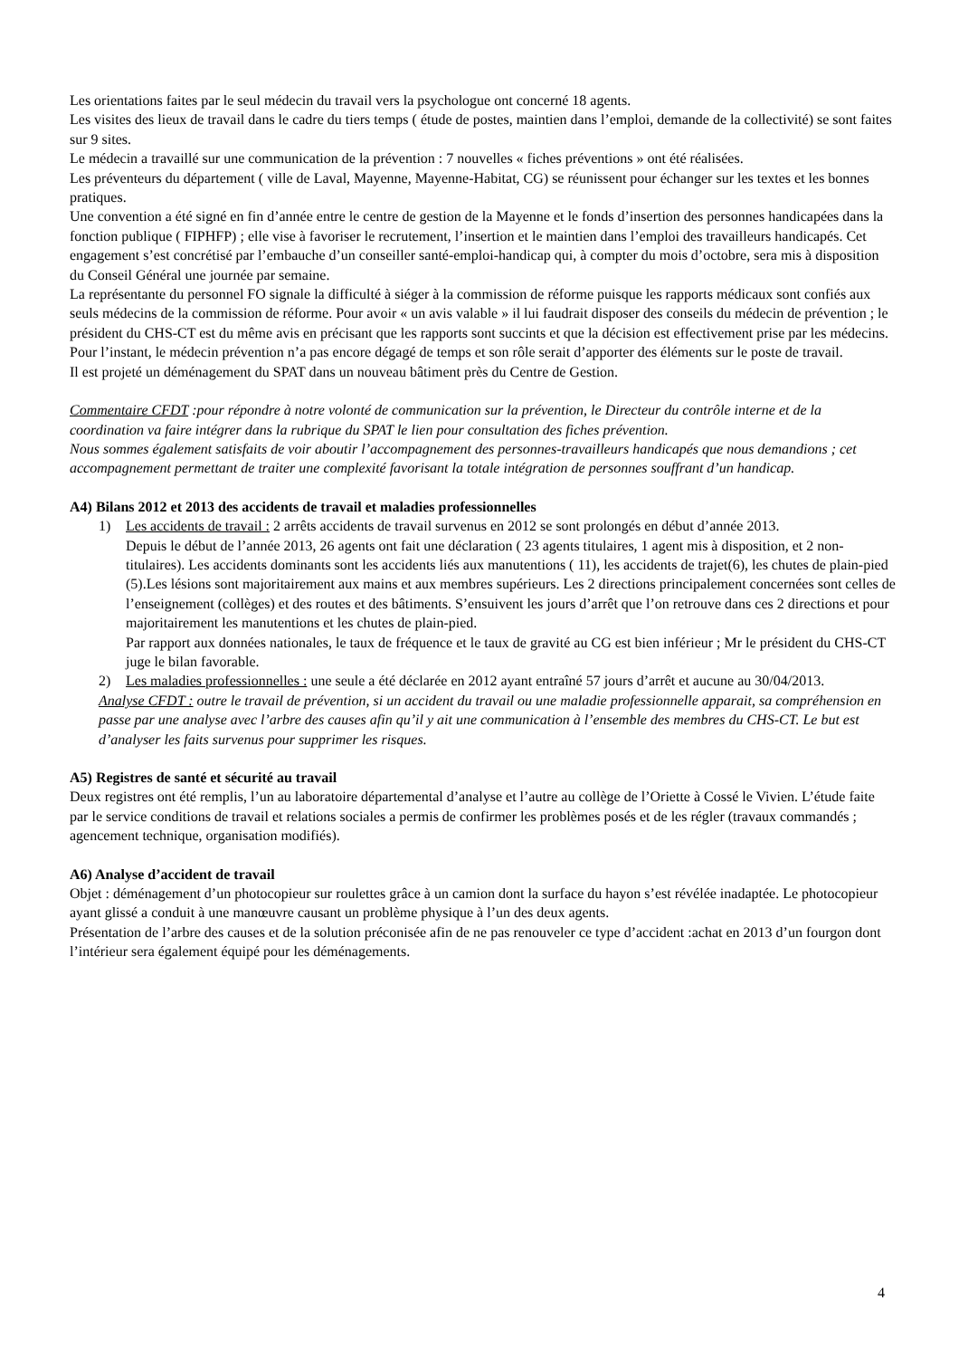Les orientations faites par le seul médecin du travail vers la psychologue ont concerné 18 agents.
Les visites des lieux de travail dans le cadre du tiers temps ( étude de postes, maintien dans l’emploi, demande de la collectivité) se sont faites sur 9 sites.
Le médecin a travaillé sur une communication de la prévention : 7 nouvelles « fiches préventions » ont été réalisées.
Les préventeurs du département ( ville de Laval, Mayenne, Mayenne-Habitat, CG) se réunissent pour échanger sur les textes et les bonnes pratiques.
Une convention a été signé en fin d’année entre le centre de gestion de la Mayenne et le fonds d’insertion des personnes handicapées dans la fonction publique ( FIPHFP) ; elle vise à favoriser le recrutement, l’insertion et le maintien dans l’emploi des travailleurs handicapés. Cet engagement s’est concrétisé par l’embauche d’un conseiller santé-emploi-handicap qui, à compter du mois d’octobre, sera mis à disposition du Conseil Général une journée par semaine.
La représentante du personnel FO signale la difficulté à siéger à la commission de réforme puisque les rapports médicaux sont confiés aux seuls médecins de la commission de réforme. Pour avoir « un avis valable » il lui faudrait disposer des conseils du médecin de prévention ; le président du CHS-CT est du même avis en précisant que les rapports sont succints et que la décision est effectivement prise par les médecins. Pour l’instant, le médecin prévention n’a pas encore dégagé de temps et son rôle serait d’apporter des éléments sur le poste de travail.
Il est projeté un déménagement du SPAT dans un nouveau bâtiment près du Centre de Gestion.
Commentaire CFDT :pour répondre à notre volonté de communication sur la prévention, le Directeur du contrôle interne et de la coordination va faire intégrer dans la rubrique du SPAT le lien pour consultation des fiches prévention.
Nous sommes également satisfaits de voir aboutir l’accompagnement des personnes-travailleurs handicapés que nous demandions ; cet accompagnement permettant de traiter une complexité favorisant la totale intégration de personnes souffrant d’un handicap.
A4) Bilans 2012 et 2013 des accidents de travail et maladies professionnelles
1) Les accidents de travail : 2 arrêts accidents de travail survenus en 2012 se sont prolongés en début d’année 2013.
Depuis le début de l’année 2013, 26 agents ont fait une déclaration ( 23 agents titulaires, 1 agent mis à disposition, et 2 non-titulaires). Les accidents dominants sont les accidents liés aux manutentions ( 11), les accidents de trajet(6), les chutes de plain-pied (5).Les lésions sont majoritairement aux mains et aux membres supérieurs. Les 2 directions principalement concernées sont celles de l’enseignement (collèges) et des routes et des bâtiments. S’ensuivent les jours d’arrêt que l’on retrouve dans ces 2 directions et pour majoritairement les manutentions et les chutes de plain-pied.
Par rapport aux données nationales, le taux de fréquence et le taux de gravité au CG est bien inférieur ; Mr le président du CHS-CT juge le bilan favorable.
2) Les maladies professionnelles : une seule a été déclarée en 2012 ayant entraîné 57 jours d’arrêt et aucune au 30/04/2013.
Analyse CFDT : outre le travail de prévention, si un accident du travail ou une maladie professionnelle apparait, sa compréhension en passe par une analyse avec l’arbre des causes afin qu’il y ait une communication à l’ensemble des membres du CHS-CT. Le but est d’analyser les faits survenus pour supprimer les risques.
A5) Registres de santé et sécurité au travail
Deux registres ont été remplis, l’un au laboratoire départemental d’analyse et l’autre au collège de l’Oriette à Cossé le Vivien. L’étude faite par le service conditions de travail et relations sociales a permis de confirmer les problèmes posés et de les régler (travaux commandés ; agencement technique, organisation modifiés).
A6) Analyse d’accident de travail
Objet : déménagement d’un photocopieur sur roulettes grâce à un camion dont la surface du hayon s’est révélée inadaptée. Le photocopieur ayant glissé a conduit à une manœuvre causant un problème physique à l’un des deux agents.
Présentation de l’arbre des causes et de la solution préconisée afin de ne pas renouveler ce type d’accident :achat en 2013 d’un fourgon dont l’intérieur sera également équipé pour les déménagements.
4